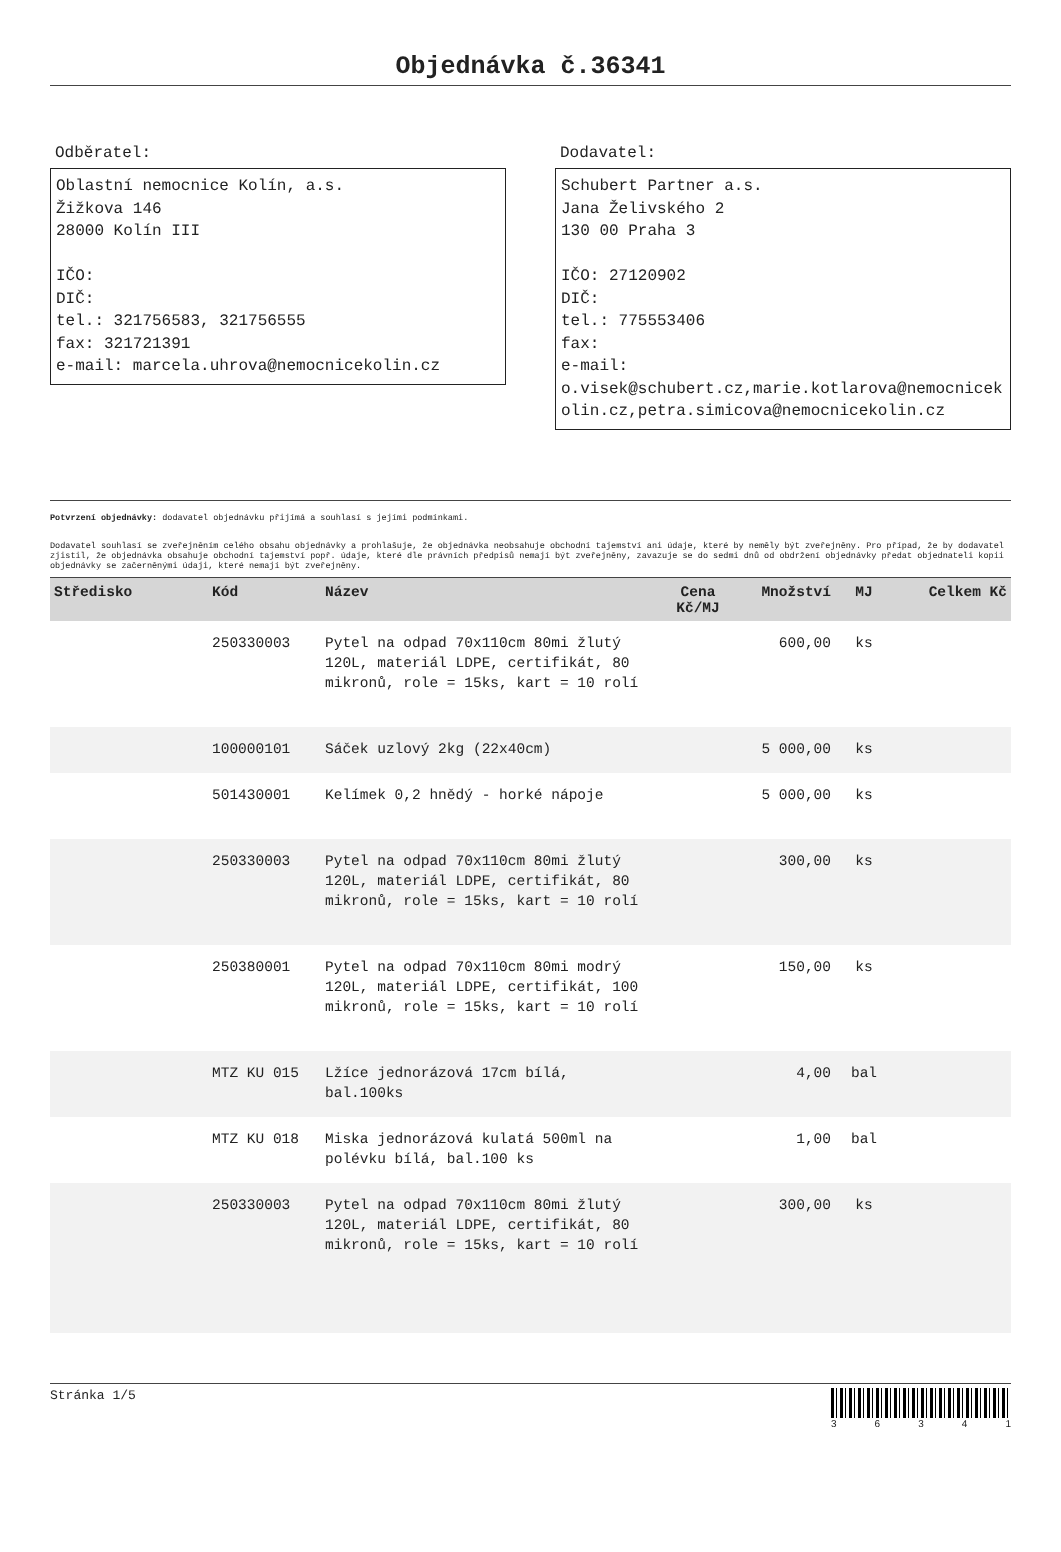Objednávka č.36341
Odběratel:
Oblastní nemocnice Kolín, a.s.
Žižkova 146
28000 Kolín III
IČO:
DIČ:
tel.: 321756583, 321756555
fax: 321721391
e-mail: marcela.uhrova@nemocnicekolin.cz
Dodavatel:
Schubert Partner a.s.
Jana Želivského 2
130 00 Praha 3
IČO: 27120902
DIČ:
tel.: 775553406
fax:
e-mail:
o.visek@schubert.cz,marie.kotlarova@nemocnicekolin.cz,petra.simicova@nemocnicekolin.cz
Potvrzení objednávky: dodavatel objednávku přijímá a souhlasí s jejími podmínkami.
Dodavatel souhlasí se zveřejněním celého obsahu objednávky a prohlašuje, že objednávka neobsahuje obchodní tajemství ani údaje, které by neměly být zveřejněny. Pro případ, že by dodavatel zjistil, že objednávka obsahuje obchodní tajemství popř. údaje, které dle právních předpisů nemají být zveřejněny, zavazuje se do sedmi dnů od obdržení objednávky předat objednateli kopii objednávky se začerněnými údaji, které nemají být zveřejněny.
| Středisko | Kód | Název | Cena Kč/MJ | Množství | MJ | Celkem Kč |
| --- | --- | --- | --- | --- | --- | --- |
| | 250330003 | Pytel na odpad 70x110cm 80mi žlutý 120L, materiál LDPE, certifikát, 80 mikronů, role = 15ks, kart = 10 rolí | | 600,00 | ks | |
| | 100000101 | Sáček uzlový 2kg (22x40cm) | | 5 000,00 | ks | |
| | 501430001 | Kelímek 0,2 hnědý - horké nápoje | | 5 000,00 | ks | |
| | 250330003 | Pytel na odpad 70x110cm 80mi žlutý 120L, materiál LDPE, certifikát, 80 mikronů, role = 15ks, kart = 10 rolí | | 300,00 | ks | |
| | 250380001 | Pytel na odpad 70x110cm 80mi modrý 120L, materiál LDPE, certifikát, 100 mikronů, role = 15ks, kart = 10 rolí | | 150,00 | ks | |
| | MTZ KU 015 | Lžíce jednorázová 17cm bílá, bal.100ks | | 4,00 | bal | |
| | MTZ KU 018 | Miska jednorázová kulatá 500ml na polévku bílá, bal.100 ks | | 1,00 | bal | |
| | 250330003 | Pytel na odpad 70x110cm 80mi žlutý 120L, materiál LDPE, certifikát, 80 mikronů, role = 15ks, kart = 10 rolí | | 300,00 | ks | |
Stránka 1/5
3 6 3 4 1